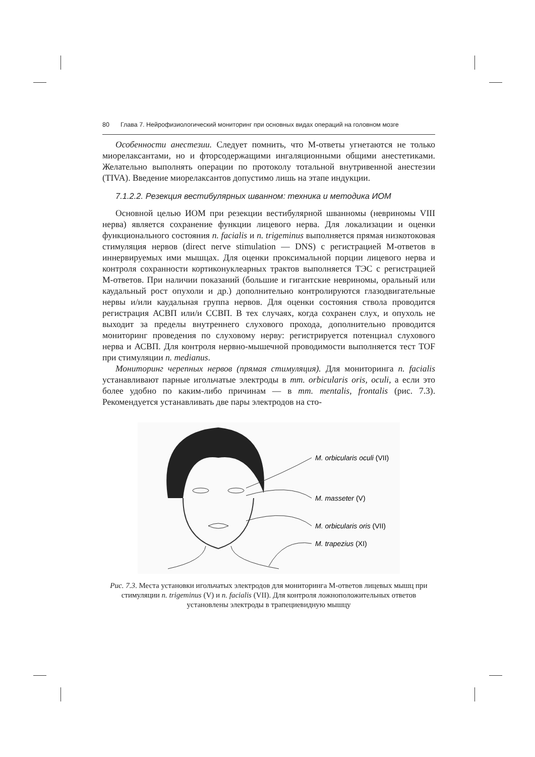80 Глава 7. Нейрофизиологический мониторинг при основных видах операций на головном мозге
Особенности анестезии. Следует помнить, что М-ответы угнетаются не только миорелаксантами, но и фторсодержащими ингаляционными общими анестетиками. Желательно выполнять операции по протоколу тотальной внутривенной анестезии (TIVA). Введение миорелаксантов допустимо лишь на этапе индукции.
7.1.2.2. Резекция вестибулярных шванном: техника и методика ИОМ
Основной целью ИОМ при резекции вестибулярной шванномы (невриномы VIII нерва) является сохранение функции лицевого нерва. Для локализации и оценки функционального состояния n. facialis и n. trigeminus выполняется прямая низкотоковая стимуляция нервов (direct nerve stimulation — DNS) с регистрацией М-ответов в иннервируемых ими мышцах. Для оценки проксимальной порции лицевого нерва и контроля сохранности кортиконуклеарных трактов выполняется ТЭС с регистрацией М-ответов. При наличии показаний (большие и гигантские невриномы, оральный или каудальный рост опухоли и др.) дополнительно контролируются глазодвигательные нервы и/или каудальная группа нервов. Для оценки состояния ствола проводится регистрация АСВП или/и ССВП. В тех случаях, когда сохранен слух, и опухоль не выходит за пределы внутреннего слухового прохода, дополнительно проводится мониторинг проведения по слуховому нерву: регистрируется потенциал слухового нерва и АСВП. Для контроля нервно-мышечной проводимости выполняется тест TOF при стимуляции n. medianus.
Мониторинг черепных нервов (прямая стимуляция). Для мониторинга n. facialis устанавливают парные игольчатые электроды в mm. orbicularis oris, oculi, а если это более удобно по каким-либо причинам — в mm. mentalis, frontalis (рис. 7.3). Рекомендуется устанавливать две пары электродов на сто-
M. orbicularis oculi (VII)
M. masseter (V)
M. orbicularis oris (VII)
M. trapezius (XI)
Рис. 7.3. Места установки игольчатых электродов для мониторинга М-ответов лицевых мышц при стимуляции n. trigeminus (V) и n. facialis (VII). Для контроля ложноположительных ответов установлены электроды в трапециевидную мышцу